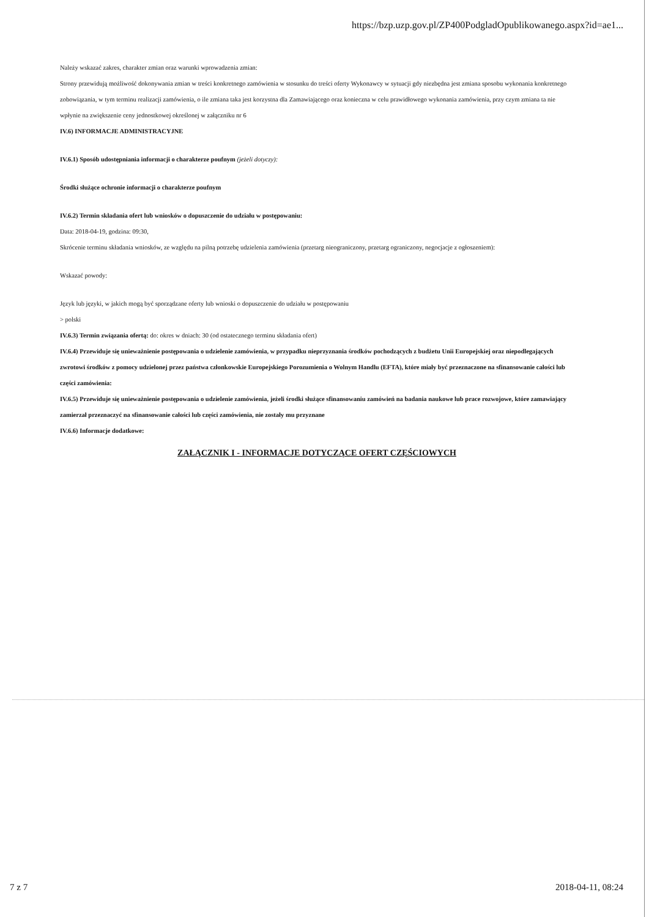https://bzp.uzp.gov.pl/ZP400PodgladOpublikowanego.aspx?id=ae1...
Należy wskazać zakres, charakter zmian oraz warunki wprowadzenia zmian:
Strony przewidują możliwość dokonywania zmian w treści konkretnego zamówienia w stosunku do treści oferty Wykonawcy w sytuacji gdy niezbędna jest zmiana sposobu wykonania konkretnego zobowiązania, w tym terminu realizacji zamówienia, o ile zmiana taka jest korzystna dla Zamawiającego oraz konieczna w celu prawidłowego wykonania zamówienia, przy czym zmiana ta nie wpłynie na zwiększenie ceny jednostkowej określonej w załączniku nr 6
IV.6) INFORMACJE ADMINISTRACYJNE
IV.6.1) Sposób udostępniania informacji o charakterze poufnym (jeżeli dotyczy):
Środki służące ochronie informacji o charakterze poufnym
IV.6.2) Termin składania ofert lub wniosków o dopuszczenie do udziału w postępowaniu:
Data: 2018-04-19, godzina: 09:30,
Skrócenie terminu składania wniosków, ze względu na pilną potrzebę udzielenia zamówienia (przetarg nieograniczony, przetarg ograniczony, negocjacje z ogłoszeniem):
Wskazać powody:
Język lub języki, w jakich mogą być sporządzane oferty lub wnioski o dopuszczenie do udziału w postępowaniu
> polski
IV.6.3) Termin związania ofertą: do: okres w dniach: 30 (od ostatecznego terminu składania ofert)
IV.6.4) Przewiduje się unieważnienie postępowania o udzielenie zamówienia, w przypadku nieprzyznania środków pochodzących z budżetu Unii Europejskiej oraz niepodlegających zwrotowi środków z pomocy udzielonej przez państwa członkowskie Europejskiego Porozumienia o Wolnym Handlu (EFTA), które miały być przeznaczone na sfinansowanie całości lub części zamówienia:
IV.6.5) Przewiduje się unieważnienie postępowania o udzielenie zamówienia, jeżeli środki służące sfinansowaniu zamówień na badania naukowe lub prace rozwojowe, które zamawiający zamierzał przeznaczyć na sfinansowanie całości lub części zamówienia, nie zostały mu przyznane
IV.6.6) Informacje dodatkowe:
ZAŁĄCZNIK I - INFORMACJE DOTYCZĄCE OFERT CZĘŚCIOWYCH
7 z 7 2018-04-11, 08:24